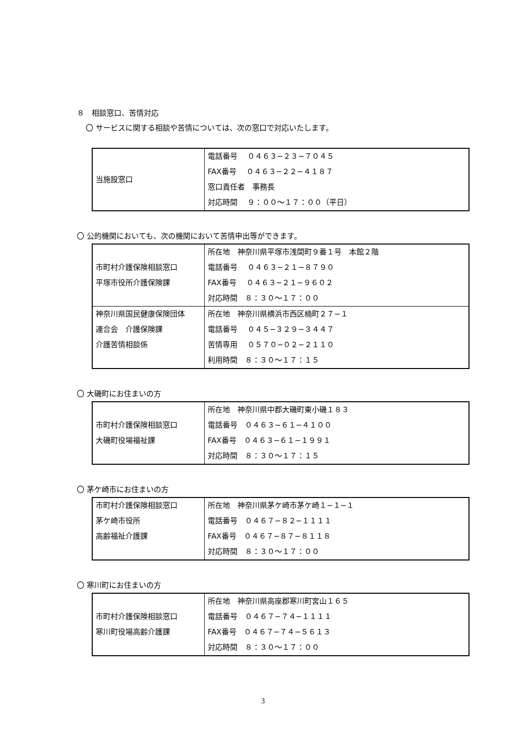８　相談窓口、苦情対応
〇 サービスに関する相談や苦情については、次の窓口で対応いたします。
| 当施設窓口 | 電話番号 ０４６３−２３−７０４５ FAX番号 ０４６３−２２−４１８７ 窓口責任者 事務長 対応時間 ９：００〜１７：００（平日） |
〇 公的機関においても、次の機関において苦情申出等ができます。
| 市町村介護保険相談窓口 平塚市役所介護保険課 | 所在地 神奈川県平塚市浅間町９番１号 本館２階 電話番号 ０４６３−２１−８７９０ FAX番号 ０４６３−２１−９６０２ 対応時間 ８：３０〜１７：００ |
| 神奈川県国民健康保険団体 連合会 介護保険課 介護苦情相談係 | 所在地 神奈川県横浜市西区楠町２７−１ 電話番号 ０４５−３２９−３４４７ 苦情専用 ０５７０−０２−２１１０ 利用時間 ８：３０〜１７：１５ |
〇 大磯町にお住まいの方
| 市町村介護保険相談窓口 大磯町役場福祉課 | 所在地 神奈川県中郡大磯町東小磯１８３ 電話番号 ０４６３−６１−４１００ FAX番号 ０４６３−６１−１９９１ 対応時間 ８：３０〜１７：１５ |
〇 茅ケ崎市にお住まいの方
| 市町村介護保険相談窓口 茅ケ崎市役所 高齢福祉介護課 | 所在地 神奈川県茅ケ崎市茅ケ崎１−１−１ 電話番号 ０４６７−８２−１１１１ FAX番号 ０４６７−８７−８１１８ 対応時間 ８：３０〜１７：００ |
〇 寒川町にお住まいの方
| 市町村介護保険相談窓口 寒川町役場高齢介護課 | 所在地 神奈川県高座郡寒川町宮山１６５ 電話番号 ０４６７−７４−１１１１ FAX番号 ０４６７−７４−５６１３ 対応時間 ８：３０〜１７：００ |
3